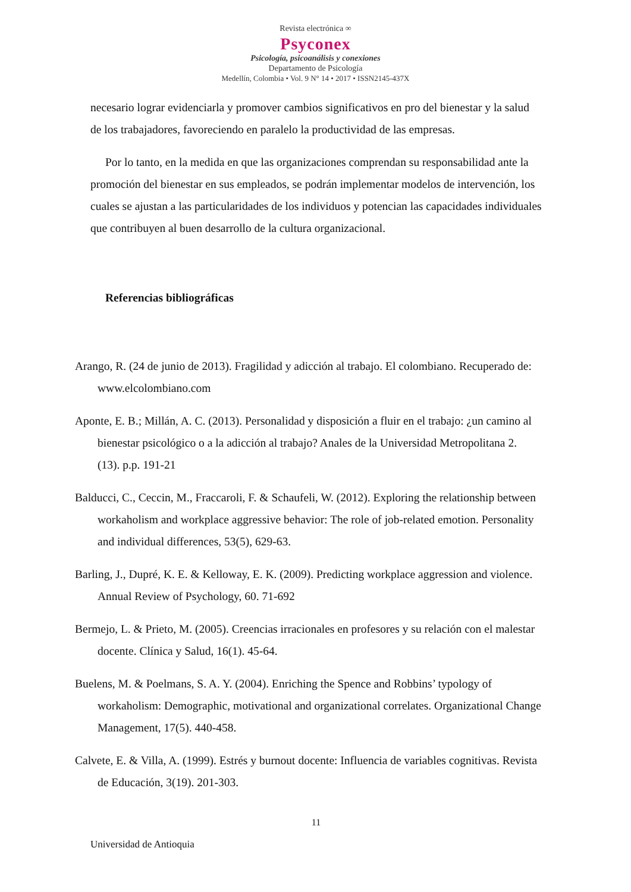Revista electrónica ∞
Psyconex
Psicología, psicoanálisis y conexiones
Departamento de Psicología
Medellín, Colombia • Vol. 9 N° 14 • 2017 • ISSN2145-437X
necesario lograr evidenciarla y promover cambios significativos en pro del bienestar y la salud de los trabajadores, favoreciendo en paralelo la productividad de las empresas.
Por lo tanto, en la medida en que las organizaciones comprendan su responsabilidad ante la promoción del bienestar en sus empleados, se podrán implementar modelos de intervención, los cuales se ajustan a las particularidades de los individuos y potencian las capacidades individuales que contribuyen al buen desarrollo de la cultura organizacional.
Referencias bibliográficas
Arango, R. (24 de junio de 2013). Fragilidad y adicción al trabajo. El colombiano. Recuperado de: www.elcolombiano.com
Aponte, E. B.; Millán, A. C. (2013). Personalidad y disposición a fluir en el trabajo: ¿un camino al bienestar psicológico o a la adicción al trabajo? Anales de la Universidad Metropolitana 2. (13). p.p. 191-21
Balducci, C., Ceccin, M., Fraccaroli, F. & Schaufeli, W. (2012). Exploring the relationship between workaholism and workplace aggressive behavior: The role of job-related emotion. Personality and individual differences, 53(5), 629-63.
Barling, J., Dupré, K. E. & Kelloway, E. K. (2009). Predicting workplace aggression and violence. Annual Review of Psychology, 60. 71-692
Bermejo, L. & Prieto, M. (2005). Creencias irracionales en profesores y su relación con el malestar docente. Clínica y Salud, 16(1). 45-64.
Buelens, M. & Poelmans, S. A. Y. (2004). Enriching the Spence and Robbins’ typology of workaholism: Demographic, motivational and organizational correlates. Organizational Change Management, 17(5). 440-458.
Calvete, E. & Villa, A. (1999). Estrés y burnout docente: Influencia de variables cognitivas. Revista de Educación, 3(19). 201-303.
11
Universidad de Antioquia